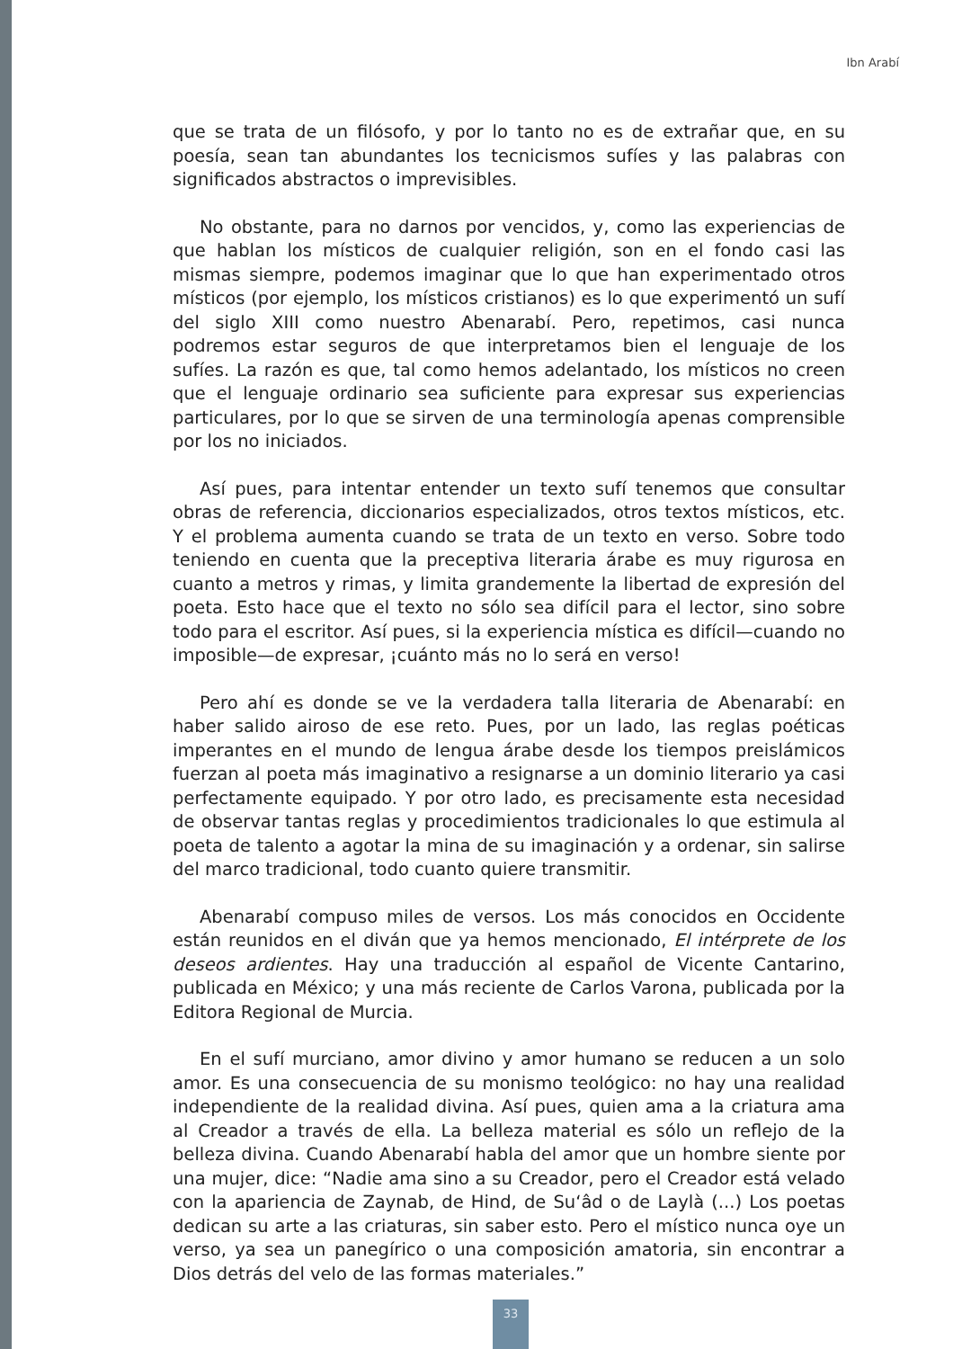Ibn Arabí
que se trata de un filósofo, y por lo tanto no es de extrañar que, en su poesía, sean tan abundantes los tecnicismos sufíes y las palabras con significados abstractos o imprevisibles.
No obstante, para no darnos por vencidos, y, como las experiencias de que hablan los místicos de cualquier religión, son en el fondo casi las mismas siempre, podemos imaginar que lo que han experimentado otros místicos (por ejemplo, los místicos cristianos) es lo que experimentó un sufí del siglo XIII como nuestro Abenarabí. Pero, repetimos, casi nunca podremos estar seguros de que interpretamos bien el lenguaje de los sufíes. La razón es que, tal como hemos adelantado, los místicos no creen que el lenguaje ordinario sea suficiente para expresar sus experiencias particulares, por lo que se sirven de una terminología apenas comprensible por los no iniciados.
Así pues, para intentar entender un texto sufí tenemos que consultar obras de referencia, diccionarios especializados, otros textos místicos, etc. Y el problema aumenta cuando se trata de un texto en verso. Sobre todo teniendo en cuenta que la preceptiva literaria árabe es muy rigurosa en cuanto a metros y rimas, y limita grandemente la libertad de expresión del poeta. Esto hace que el texto no sólo sea difícil para el lector, sino sobre todo para el escritor. Así pues, si la experiencia mística es difícil—cuando no imposible—de expresar, ¡cuánto más no lo será en verso!
Pero ahí es donde se ve la verdadera talla literaria de Abenarabí: en haber salido airoso de ese reto. Pues, por un lado, las reglas poéticas imperantes en el mundo de lengua árabe desde los tiempos preislámicos fuerzan al poeta más imaginativo a resignarse a un dominio literario ya casi perfectamente equipado. Y por otro lado, es precisamente esta necesidad de observar tantas reglas y procedimientos tradicionales lo que estimula al poeta de talento a agotar la mina de su imaginación y a ordenar, sin salirse del marco tradicional, todo cuanto quiere transmitir.
Abenarabí compuso miles de versos. Los más conocidos en Occidente están reunidos en el diván que ya hemos mencionado, El intérprete de los deseos ardientes. Hay una traducción al español de Vicente Cantarino, publicada en México; y una más reciente de Carlos Varona, publicada por la Editora Regional de Murcia.
En el sufí murciano, amor divino y amor humano se reducen a un solo amor. Es una consecuencia de su monismo teológico: no hay una realidad independiente de la realidad divina. Así pues, quien ama a la criatura ama al Creador a través de ella. La belleza material es sólo un reflejo de la belleza divina. Cuando Abenarabí habla del amor que un hombre siente por una mujer, dice: “Nadie ama sino a su Creador, pero el Creador está velado con la apariencia de Zaynab, de Hind, de Su‘âd o de Laylà (...) Los poetas dedican su arte a las criaturas, sin saber esto. Pero el místico nunca oye un verso, ya sea un panegírico o una composición amatoria, sin encontrar a Dios detrás del velo de las formas materiales.”
33